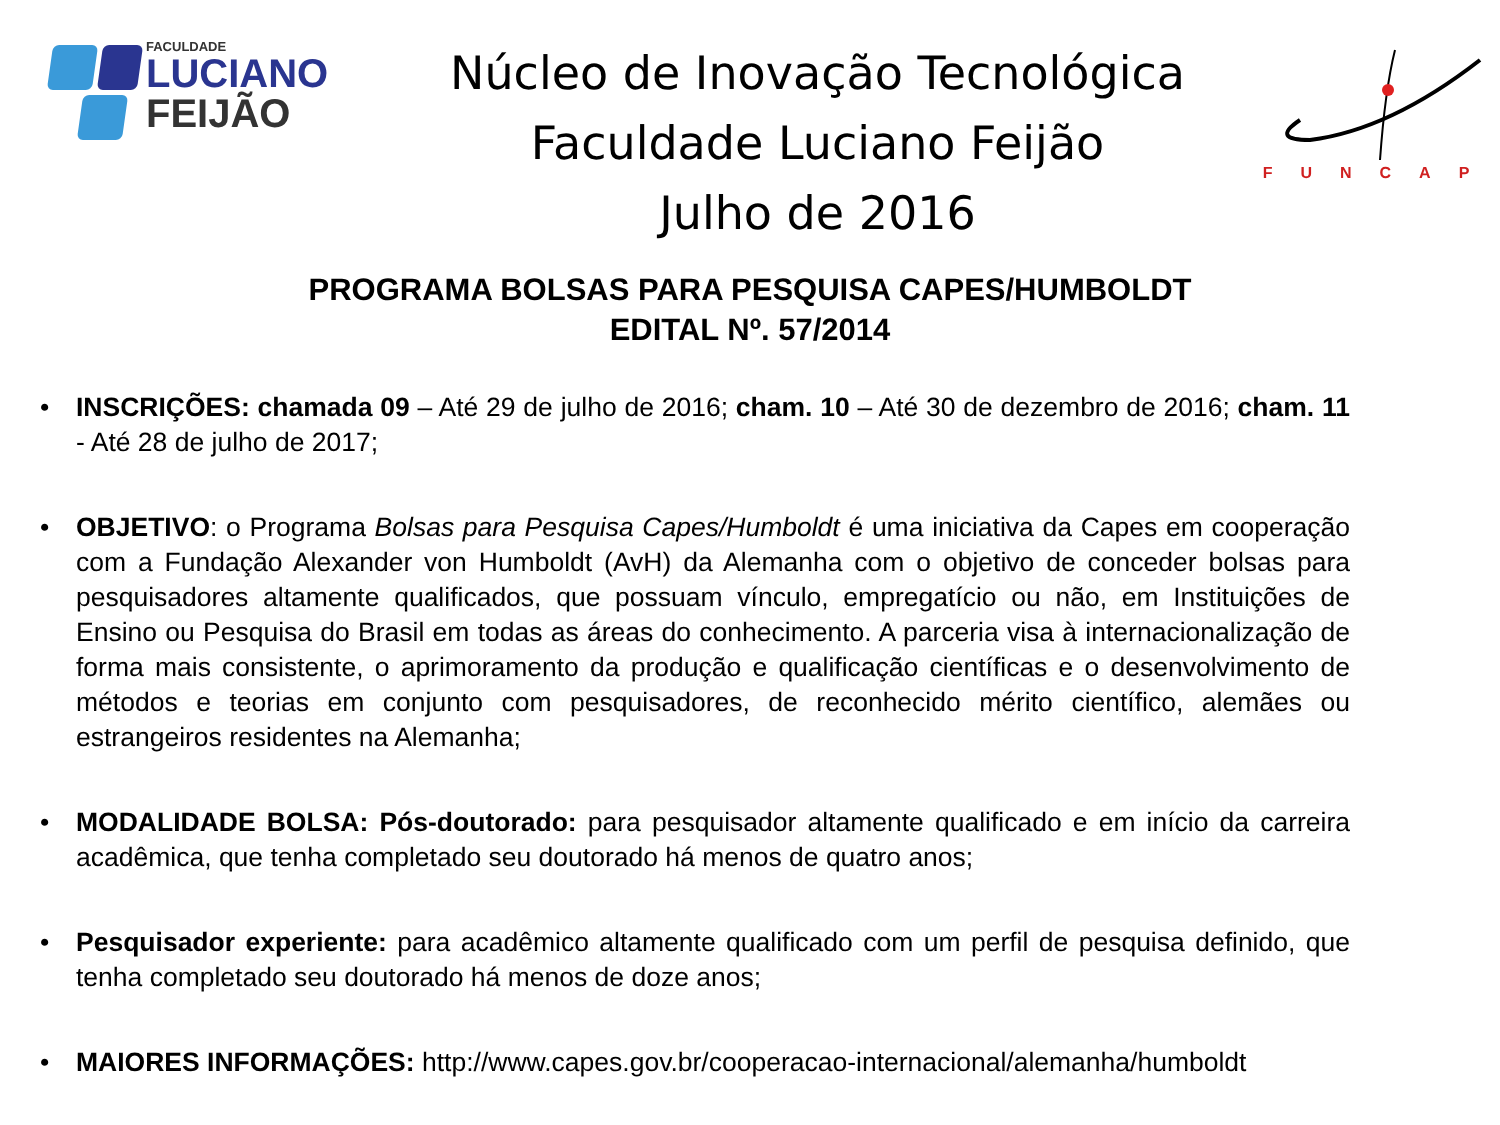FACULDADE
LUCIANO
FEIJÃO
Núcleo de Inovação Tecnológica
Faculdade Luciano Feijão
Julho de 2016
FUNCAP
PROGRAMA BOLSAS PARA PESQUISA CAPES/HUMBOLDT
EDITAL Nº. 57/2014
• INSCRIÇÕES: chamada 09 – Até 29 de julho de 2016; cham. 10 – Até 30 de dezembro de 2016; cham. 11 - Até 28 de julho de 2017;
• OBJETIVO: o Programa Bolsas para Pesquisa Capes/Humboldt é uma iniciativa da Capes em cooperação com a Fundação Alexander von Humboldt (AvH) da Alemanha com o objetivo de conceder bolsas para pesquisadores altamente qualificados, que possuam vínculo, empregatício ou não, em Instituições de Ensino ou Pesquisa do Brasil em todas as áreas do conhecimento. A parceria visa à internacionalização de forma mais consistente, o aprimoramento da produção e qualificação científicas e o desenvolvimento de métodos e teorias em conjunto com pesquisadores, de reconhecido mérito científico, alemães ou estrangeiros residentes na Alemanha;
• MODALIDADE BOLSA: Pós-doutorado: para pesquisador altamente qualificado e em início da carreira acadêmica, que tenha completado seu doutorado há menos de quatro anos;
• Pesquisador experiente: para acadêmico altamente qualificado com um perfil de pesquisa definido, que tenha completado seu doutorado há menos de doze anos;
• MAIORES INFORMAÇÕES: http://www.capes.gov.br/cooperacao-internacional/alemanha/humboldt